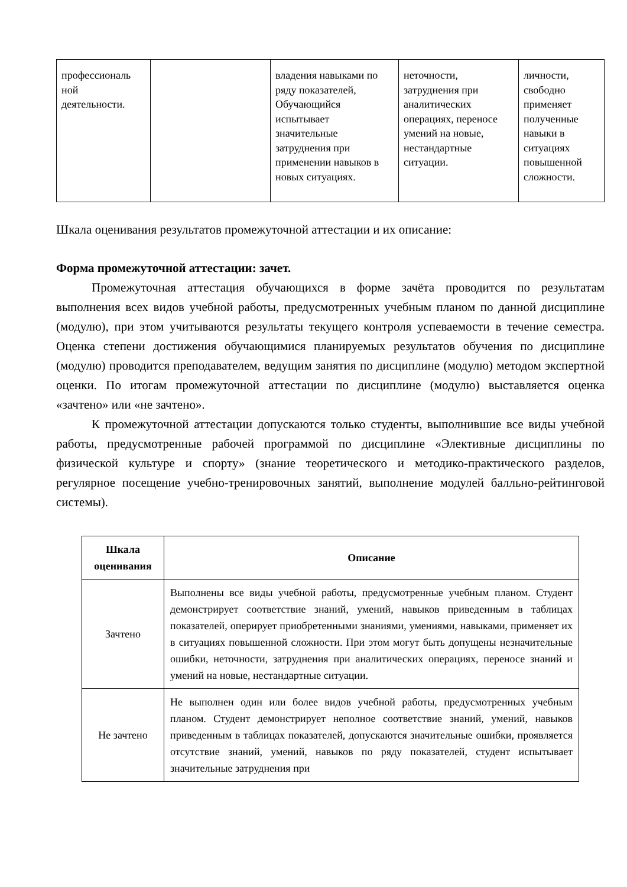| профессиональ ной деятельности. | | владения навыками по ряду показателей, Обучающийся испытывает значительные затруднения при применении навыков в новых ситуациях. | неточности, затруднения при аналитических операциях, переносе умений на новые, нестандартные ситуации. | личности, свободно применяет полученные навыки в ситуациях повышенной сложности. |
Шкала оценивания результатов промежуточной аттестации и их описание:
Форма промежуточной аттестации: зачет.
Промежуточная аттестация обучающихся в форме зачёта проводится по результатам выполнения всех видов учебной работы, предусмотренных учебным планом по данной дисциплине (модулю), при этом учитываются результаты текущего контроля успеваемости в течение семестра. Оценка степени достижения обучающимися планируемых результатов обучения по дисциплине (модулю) проводится преподавателем, ведущим занятия по дисциплине (модулю) методом экспертной оценки. По итогам промежуточной аттестации по дисциплине (модулю) выставляется оценка «зачтено» или «не зачтено».
К промежуточной аттестации допускаются только студенты, выполнившие все виды учебной работы, предусмотренные рабочей программой по дисциплине «Элективные дисциплины по физической культуре и спорту» (знание теоретического и методико-практического разделов, регулярное посещение учебно-тренировочных занятий, выполнение модулей балльно-рейтинговой системы).
| Шкала оценивания | Описание |
| --- | --- |
| Зачтено | Выполнены все виды учебной работы, предусмотренные учебным планом. Студент демонстрирует соответствие знаний, умений, навыков приведенным в таблицах показателей, оперирует приобретенными знаниями, умениями, навыками, применяет их в ситуациях повышенной сложности. При этом могут быть допущены незначительные ошибки, неточности, затруднения при аналитических операциях, переносе знаний и умений на новые, нестандартные ситуации. |
| Не зачтено | Не выполнен один или более видов учебной работы, предусмотренных учебным планом. Студент демонстрирует неполное соответствие знаний, умений, навыков приведенным в таблицах показателей, допускаются значительные ошибки, проявляется отсутствие знаний, умений, навыков по ряду показателей, студент испытывает значительные затруднения при |